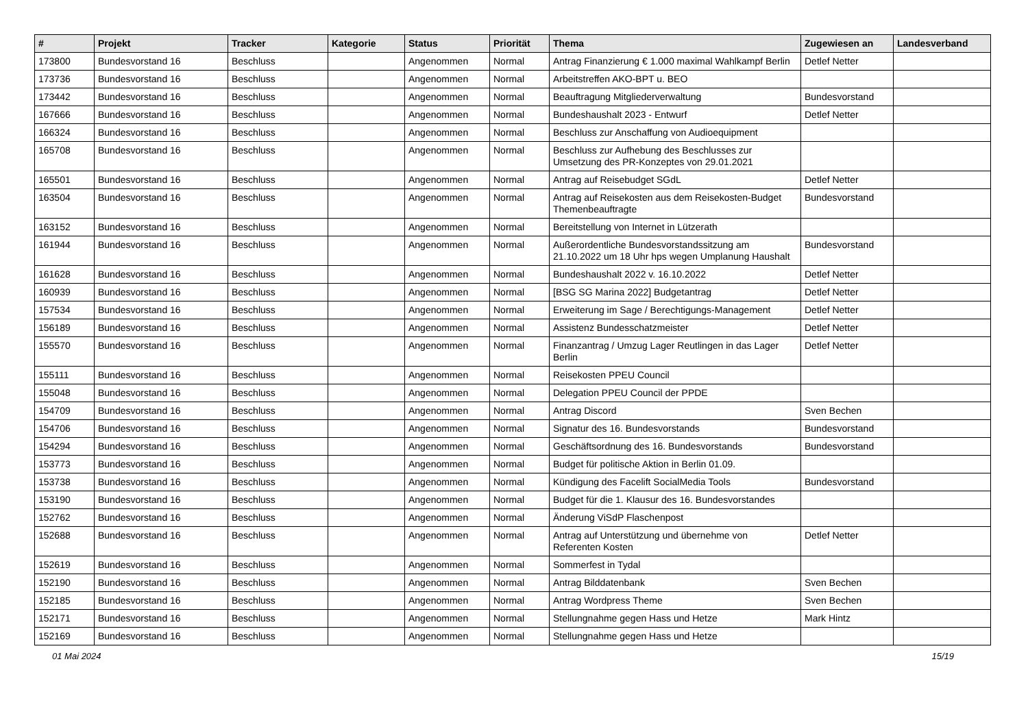| # | Projekt | Tracker | Kategorie | Status | Priorität | Thema | Zugewiesen an | Landesverband |
| --- | --- | --- | --- | --- | --- | --- | --- | --- |
| 173800 | Bundesvorstand 16 | Beschluss | | Angenommen | Normal | Antrag Finanzierung € 1.000 maximal Wahlkampf Berlin | Detlef Netter | |
| 173736 | Bundesvorstand 16 | Beschluss | | Angenommen | Normal | Arbeitstreffen AKO-BPT u. BEO | | |
| 173442 | Bundesvorstand 16 | Beschluss | | Angenommen | Normal | Beauftragung Mitgliederverwaltung | Bundesvorstand | |
| 167666 | Bundesvorstand 16 | Beschluss | | Angenommen | Normal | Bundeshaushalt 2023 - Entwurf | Detlef Netter | |
| 166324 | Bundesvorstand 16 | Beschluss | | Angenommen | Normal | Beschluss zur Anschaffung von Audioequipment | | |
| 165708 | Bundesvorstand 16 | Beschluss | | Angenommen | Normal | Beschluss zur Aufhebung des Beschlusses zur Umsetzung des PR-Konzeptes von 29.01.2021 | | |
| 165501 | Bundesvorstand 16 | Beschluss | | Angenommen | Normal | Antrag auf Reisebudget SGdL | Detlef Netter | |
| 163504 | Bundesvorstand 16 | Beschluss | | Angenommen | Normal | Antrag auf Reisekosten aus dem Reisekosten-Budget Themenbeauftragte | Bundesvorstand | |
| 163152 | Bundesvorstand 16 | Beschluss | | Angenommen | Normal | Bereitstellung von Internet in Lützerath | | |
| 161944 | Bundesvorstand 16 | Beschluss | | Angenommen | Normal | Außerordentliche Bundesvorstandssitzung am 21.10.2022 um 18 Uhr hps wegen Umplanung Haushalt | Bundesvorstand | |
| 161628 | Bundesvorstand 16 | Beschluss | | Angenommen | Normal | Bundeshaushalt 2022 v. 16.10.2022 | Detlef Netter | |
| 160939 | Bundesvorstand 16 | Beschluss | | Angenommen | Normal | [BSG SG Marina 2022] Budgetantrag | Detlef Netter | |
| 157534 | Bundesvorstand 16 | Beschluss | | Angenommen | Normal | Erweiterung im Sage / Berechtigungs-Management | Detlef Netter | |
| 156189 | Bundesvorstand 16 | Beschluss | | Angenommen | Normal | Assistenz Bundesschatzmeister | Detlef Netter | |
| 155570 | Bundesvorstand 16 | Beschluss | | Angenommen | Normal | Finanzantrag / Umzug Lager Reutlingen in das Lager Berlin | Detlef Netter | |
| 155111 | Bundesvorstand 16 | Beschluss | | Angenommen | Normal | Reisekosten PPEU Council | | |
| 155048 | Bundesvorstand 16 | Beschluss | | Angenommen | Normal | Delegation PPEU Council der PPDE | | |
| 154709 | Bundesvorstand 16 | Beschluss | | Angenommen | Normal | Antrag Discord | Sven Bechen | |
| 154706 | Bundesvorstand 16 | Beschluss | | Angenommen | Normal | Signatur des 16. Bundesvorstands | Bundesvorstand | |
| 154294 | Bundesvorstand 16 | Beschluss | | Angenommen | Normal | Geschäftsordnung des 16. Bundesvorstands | Bundesvorstand | |
| 153773 | Bundesvorstand 16 | Beschluss | | Angenommen | Normal | Budget für politische Aktion in Berlin 01.09. | | |
| 153738 | Bundesvorstand 16 | Beschluss | | Angenommen | Normal | Kündigung des Facelift SocialMedia Tools | Bundesvorstand | |
| 153190 | Bundesvorstand 16 | Beschluss | | Angenommen | Normal | Budget für die 1. Klausur des 16. Bundesvorstandes | | |
| 152762 | Bundesvorstand 16 | Beschluss | | Angenommen | Normal | Änderung ViSdP Flaschenpost | | |
| 152688 | Bundesvorstand 16 | Beschluss | | Angenommen | Normal | Antrag auf Unterstützung und übernehme von Referenten Kosten | Detlef Netter | |
| 152619 | Bundesvorstand 16 | Beschluss | | Angenommen | Normal | Sommerfest in Tydal | | |
| 152190 | Bundesvorstand 16 | Beschluss | | Angenommen | Normal | Antrag Bilddatenbank | Sven Bechen | |
| 152185 | Bundesvorstand 16 | Beschluss | | Angenommen | Normal | Antrag Wordpress Theme | Sven Bechen | |
| 152171 | Bundesvorstand 16 | Beschluss | | Angenommen | Normal | Stellungnahme gegen Hass und Hetze | Mark Hintz | |
| 152169 | Bundesvorstand 16 | Beschluss | | Angenommen | Normal | Stellungnahme gegen Hass und Hetze | | |
01 Mai 2024 15/19